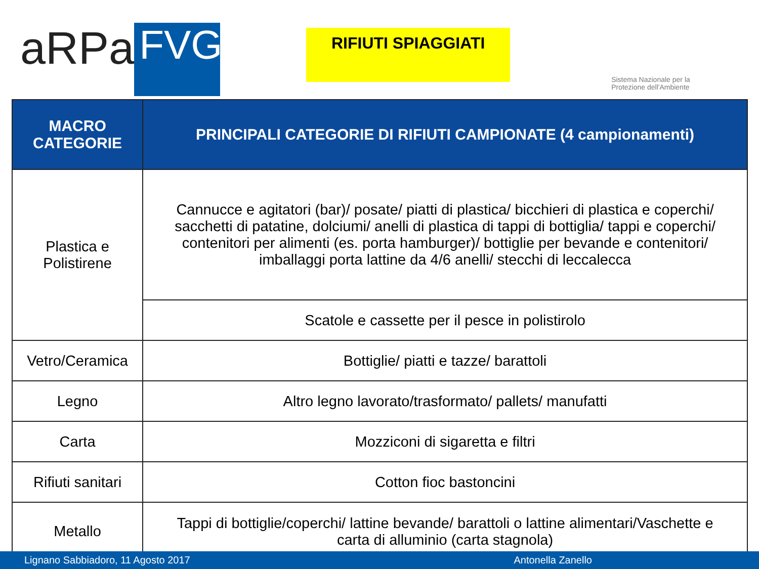aRPa
FVG
RIFIUTI SPIAGGIATI
Sistema Nazionale per la Protezione dell'Ambiente
| MACRO CATEGORIE | PRINCIPALI CATEGORIE DI RIFIUTI CAMPIONATE (4 campionamenti) |
| --- | --- |
| Plastica e Polistirene | Cannucce e agitatori (bar)/ posate/ piatti di plastica/ bicchieri di plastica e coperchi/ sacchetti di patatine, dolciumi/ anelli di plastica di tappi di bottiglia/ tappi e coperchi/ contenitori per alimenti (es. porta hamburger)/ bottiglie per bevande e contenitori/ imballaggi porta lattine da 4/6 anelli/ stecchi di leccalecca |
| | Scatole e cassette per il pesce in polistirolo |
| Vetro/Ceramica | Bottiglie/ piatti e tazze/ barattoli |
| Legno | Altro legno lavorato/trasformato/ pallets/ manufatti |
| Carta | Mozziconi di sigaretta e filtri |
| Rifiuti sanitari | Cotton fioc bastoncini |
| Metallo | Tappi di bottiglie/coperchi/ lattine bevande/ barattoli o lattine alimentari/Vaschette e carta di alluminio (carta stagnola) |
Lignano Sabbiadoro, 11 Agosto 2017 Antonella Zanello